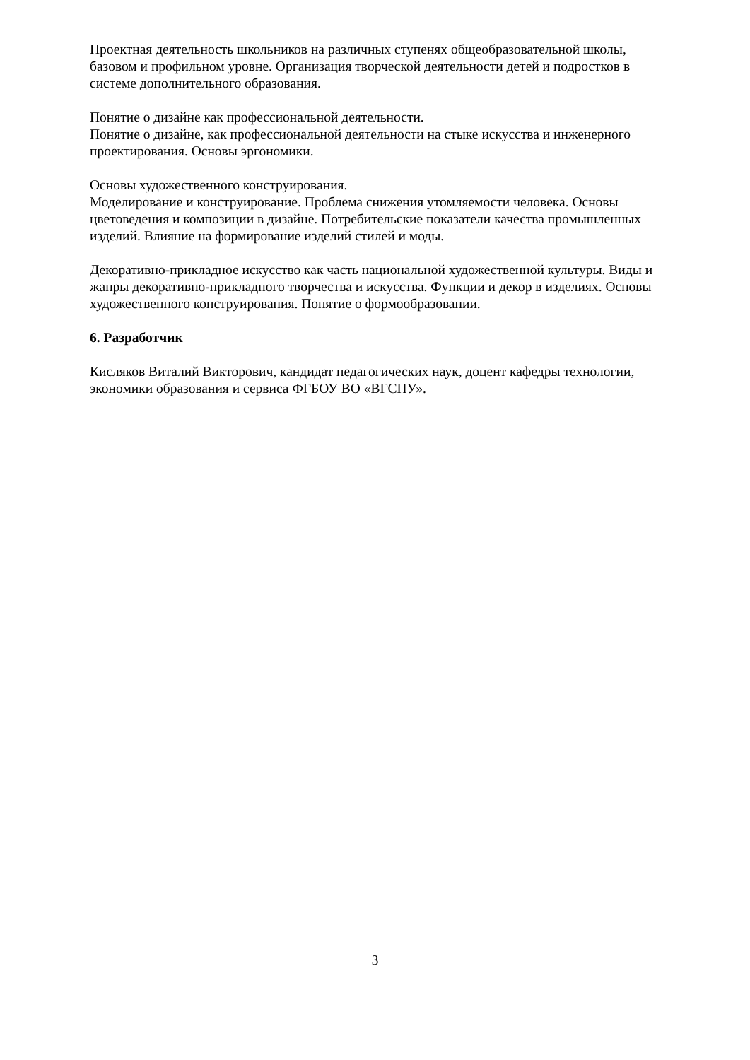Проектная деятельность школьников на различных ступенях общеобразовательной школы, базовом и профильном уровне. Организация творческой деятельности детей и подростков в системе дополнительного образования.
Понятие о дизайне как профессиональной деятельности.
Понятие о дизайне, как профессиональной деятельности на стыке искусства и инженерного проектирования. Основы эргономики.
Основы художественного конструирования.
Моделирование и конструирование. Проблема снижения утомляемости человека. Основы цветоведения и композиции в дизайне. Потребительские показатели качества промышленных изделий. Влияние на формирование изделий стилей и моды.
Декоративно-прикладное искусство как часть национальной художественной культуры. Виды и жанры декоративно-прикладного творчества и искусства. Функции и декор в изделиях. Основы художественного конструирования. Понятие о формообразовании.
6. Разработчик
Кисляков Виталий Викторович, кандидат педагогических наук, доцент кафедры технологии, экономики образования и сервиса ФГБОУ ВО «ВГСПУ».
3